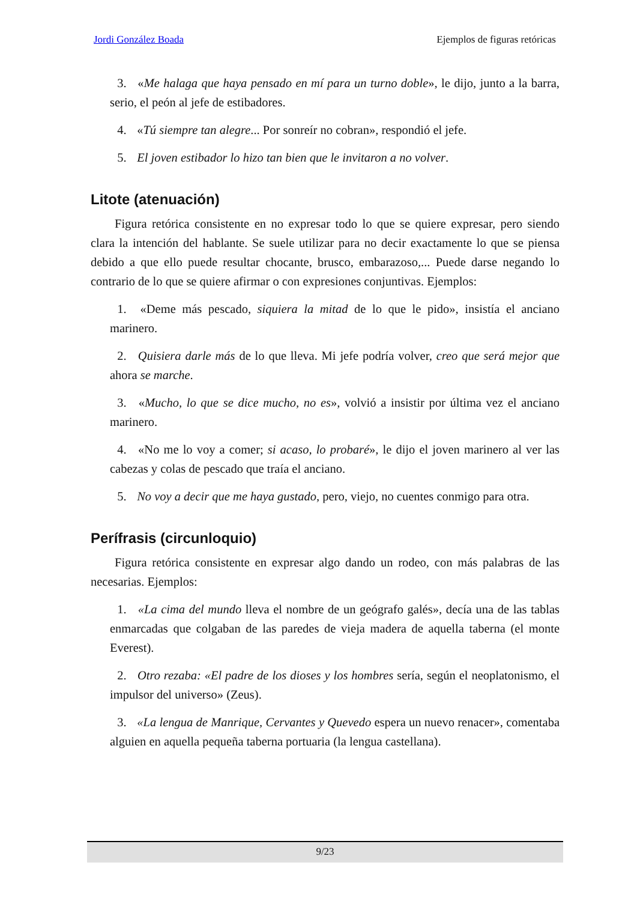Jordi González Boada Ejemplos de figuras retóricas
3. «Me halaga que haya pensado en mí para un turno doble», le dijo, junto a la barra, serio, el peón al jefe de estibadores.
4. «Tú siempre tan alegre... Por sonreír no cobran», respondió el jefe.
5. El joven estibador lo hizo tan bien que le invitaron a no volver.
Litote (atenuación)
Figura retórica consistente en no expresar todo lo que se quiere expresar, pero siendo clara la intención del hablante. Se suele utilizar para no decir exactamente lo que se piensa debido a que ello puede resultar chocante, brusco, embarazoso,... Puede darse negando lo contrario de lo que se quiere afirmar o con expresiones conjuntivas. Ejemplos:
1. «Deme más pescado, siquiera la mitad de lo que le pido», insistía el anciano marinero.
2. Quisiera darle más de lo que lleva. Mi jefe podría volver, creo que será mejor que ahora se marche.
3. «Mucho, lo que se dice mucho, no es», volvió a insistir por última vez el anciano marinero.
4. «No me lo voy a comer; si acaso, lo probaré», le dijo el joven marinero al ver las cabezas y colas de pescado que traía el anciano.
5. No voy a decir que me haya gustado, pero, viejo, no cuentes conmigo para otra.
Perífrasis (circunloquio)
Figura retórica consistente en expresar algo dando un rodeo, con más palabras de las necesarias. Ejemplos:
1. «La cima del mundo lleva el nombre de un geógrafo galés», decía una de las tablas enmarcadas que colgaban de las paredes de vieja madera de aquella taberna (el monte Everest).
2. Otro rezaba: «El padre de los dioses y los hombres sería, según el neoplatonismo, el impulsor del universo» (Zeus).
3. «La lengua de Manrique, Cervantes y Quevedo espera un nuevo renacer», comentaba alguien en aquella pequeña taberna portuaria (la lengua castellana).
9/23